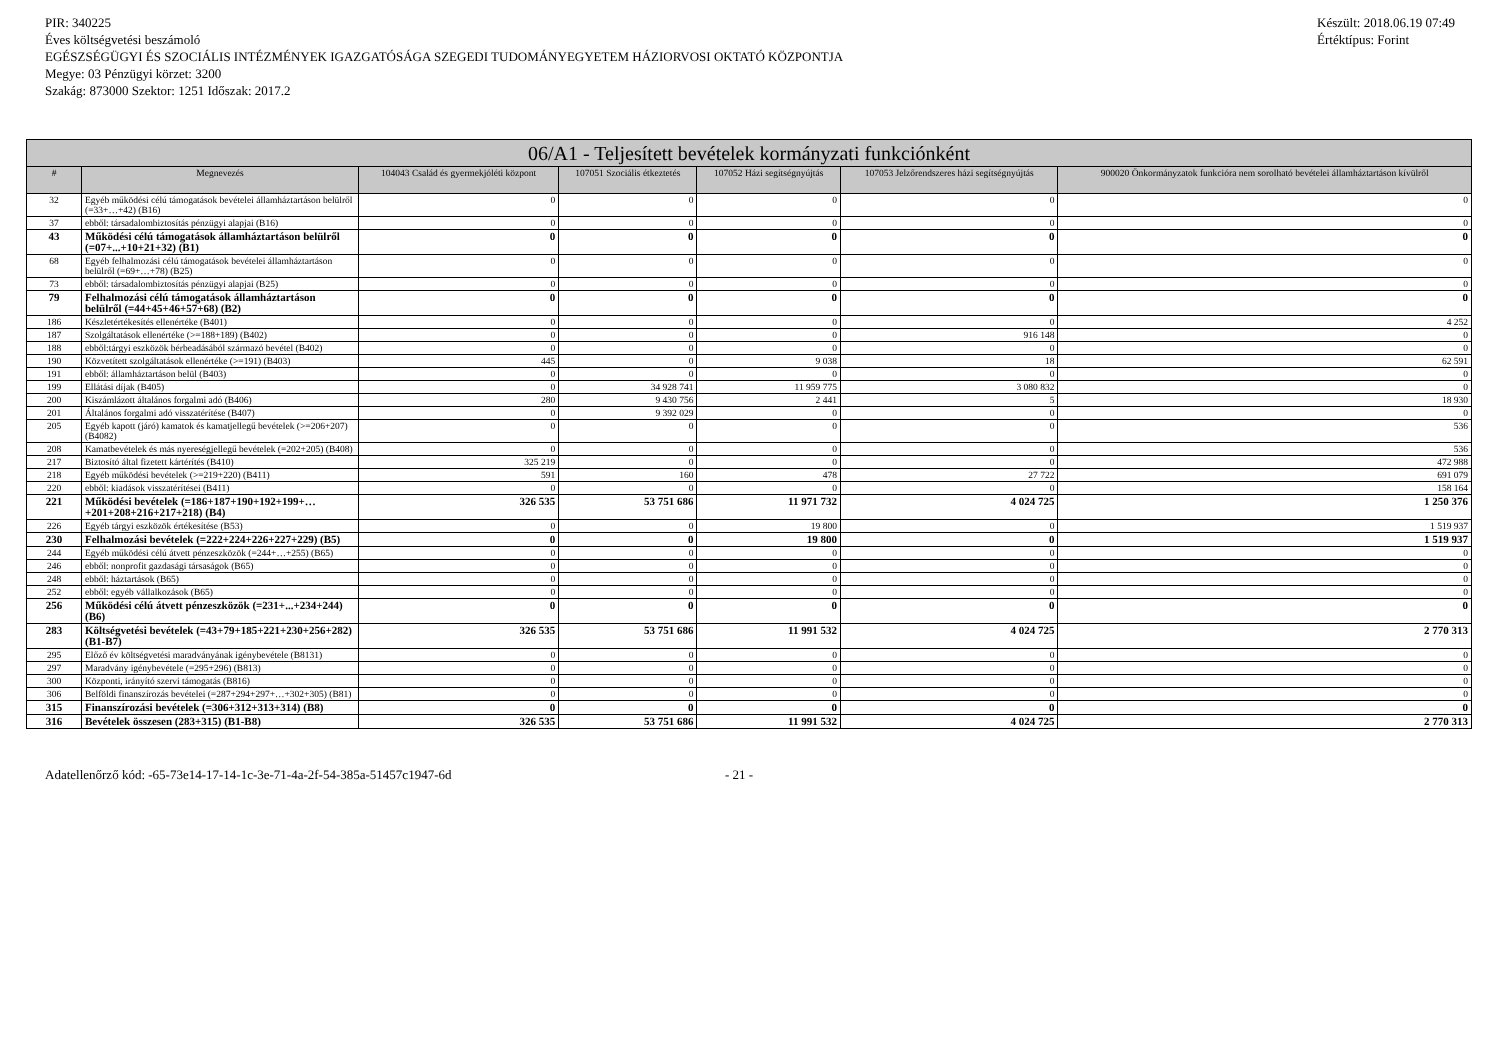PIR: 340225
Éves költségvetési beszámoló
EGÉSZSÉGÜGYI ÉS SZOCIÁLIS INTÉZMÉNYEK IGAZGATÓSÁGA SZEGEDI TUDOMÁNYEGYETEM HÁZIORVOSI OKTATÓ KÖZPONTJA
Megye: 03 Pénzügyi körzet: 3200
Szakág: 873000 Szektor: 1251 Időszak: 2017.2
Készült: 2018.06.19 07:49
Értéktípus: Forint
| 06/A1 - Teljesített bevételek kormányzati funkciónként | | | | | | |
| --- | --- | --- | --- | --- | --- | --- |
| # | Megnevezés | 104043 Család és gyermekjóléti központ | 107051 Szociális étkeztetés | 107052 Házi segítségnyújtás | 107053 Jelzőrendszeres házi segítségnyújtás | 900020 Önkormányzatok funkcióra nem sorolható bevételei államháztartáson kívülről |
| 32 | Egyéb működési célú támogatások bevételei államháztartáson belülről (=33+…+42) (B16) | 0 | 0 | 0 | 0 | 0 |
| 37 | ebből: társadalombiztosítás pénzügyi alapjai (B16) | 0 | 0 | 0 | 0 | 0 |
| 43 | Működési célú támogatások államháztartáson belülről (=07+...+10+21+32) (B1) | 0 | 0 | 0 | 0 | 0 |
| 68 | Egyéb felhalmozási célú támogatások bevételei államháztartáson belülről (=69+…+78) (B25) | 0 | 0 | 0 | 0 | 0 |
| 73 | ebből: társadalombiztosítás pénzügyi alapjai (B25) | 0 | 0 | 0 | 0 | 0 |
| 79 | Felhalmozási célú támogatások államháztartáson belülről (=44+45+46+57+68) (B2) | 0 | 0 | 0 | 0 | 0 |
| 186 | Készletértékesítés ellenértéke (B401) | 0 | 0 | 0 | 0 | 4 252 |
| 187 | Szolgáltatások ellenértéke (>=188+189) (B402) | 0 | 0 | 0 | 916 148 | 0 |
| 188 | ebből:tárgyi eszközök bérbeadásából származó bevétel (B402) | 0 | 0 | 0 | 0 | 0 |
| 190 | Közvetített szolgáltatások ellenértéke (>=191) (B403) | 445 | 0 | 9 038 | 18 | 62 591 |
| 191 | ebből: államháztartáson belül (B403) | 0 | 0 | 0 | 0 | 0 |
| 199 | Ellátási díjak (B405) | 0 | 34 928 741 | 11 959 775 | 3 080 832 | 0 |
| 200 | Kiszámlázott általános forgalmi adó (B406) | 280 | 9 430 756 | 2 441 | 5 | 18 930 |
| 201 | Általános forgalmi adó visszatérítése (B407) | 0 | 9 392 029 | 0 | 0 | 0 |
| 205 | Egyéb kapott (járó) kamatok és kamatjellegű bevételek (>=206+207) (B4082) | 0 | 0 | 0 | 0 | 536 |
| 208 | Kamatbevételek és más nyereségjellegű bevételek (=202+205) (B408) | 0 | 0 | 0 | 0 | 536 |
| 217 | Biztosító által fizetett kártérítés (B410) | 325 219 | 0 | 0 | 0 | 472 988 |
| 218 | Egyéb működési bevételek (>=219+220) (B411) | 591 | 160 | 478 | 27 722 | 691 079 |
| 220 | ebből: kiadások visszatérítései (B411) | 0 | 0 | 0 | 0 | 158 164 |
| 221 | Működési bevételek (=186+187+190+192+199+…+201+208+216+217+218) (B4) | 326 535 | 53 751 686 | 11 971 732 | 4 024 725 | 1 250 376 |
| 226 | Egyéb tárgyi eszközök értékesítése (B53) | 0 | 0 | 19 800 | 0 | 1 519 937 |
| 230 | Felhalmozási bevételek (=222+224+226+227+229) (B5) | 0 | 0 | 19 800 | 0 | 1 519 937 |
| 244 | Egyéb működési célú átvett pénzeszközök (=244+…+255) (B65) | 0 | 0 | 0 | 0 | 0 |
| 246 | ebből: nonprofit gazdasági társaságok (B65) | 0 | 0 | 0 | 0 | 0 |
| 248 | ebből: háztartások (B65) | 0 | 0 | 0 | 0 | 0 |
| 252 | ebből: egyéb vállalkozások (B65) | 0 | 0 | 0 | 0 | 0 |
| 256 | Működési célú átvett pénzeszközök (=231+...+234+244) (B6) | 0 | 0 | 0 | 0 | 0 |
| 283 | Költségvetési bevételek (=43+79+185+221+230+256+282) (B1-B7) | 326 535 | 53 751 686 | 11 991 532 | 4 024 725 | 2 770 313 |
| 295 | Előző év költségvetési maradványának igénybevétele (B8131) | 0 | 0 | 0 | 0 | 0 |
| 297 | Maradvány igénybevétele (=295+296) (B813) | 0 | 0 | 0 | 0 | 0 |
| 300 | Központi, irányító szervi támogatás (B816) | 0 | 0 | 0 | 0 | 0 |
| 306 | Belföldi finanszírozás bevételei (=287+294+297+…+302+305) (B81) | 0 | 0 | 0 | 0 | 0 |
| 315 | Finanszírozási bevételek (=306+312+313+314) (B8) | 0 | 0 | 0 | 0 | 0 |
| 316 | Bevételek összesen (283+315) (B1-B8) | 326 535 | 53 751 686 | 11 991 532 | 4 024 725 | 2 770 313 |
Adatellenőrző kód: -65-73e14-17-14-1c-3e-71-4a-2f-54-385a-51457c1947-6d - 21 -